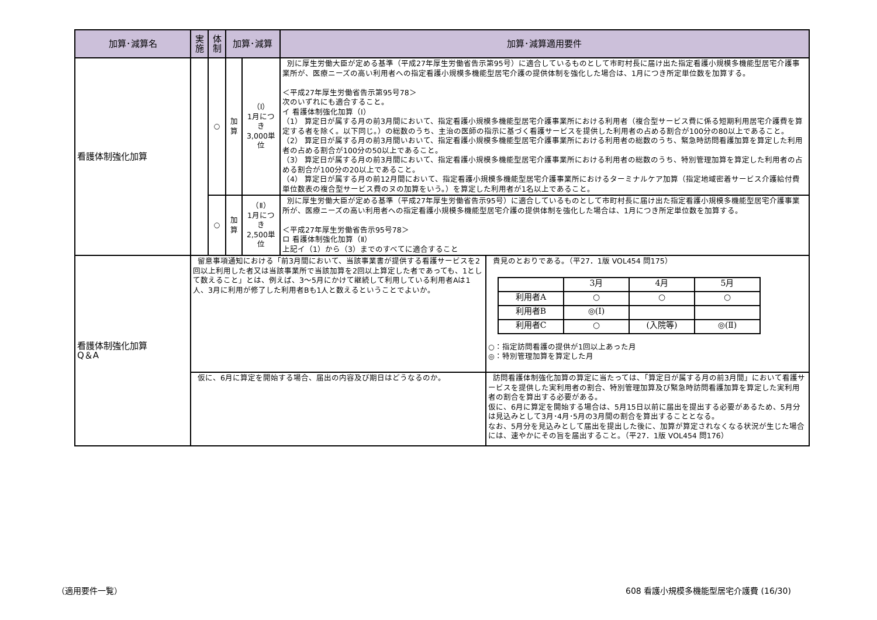| 加算･減算名 | 実施 | 体制 | 加算･減算 | | 加算･減算適用要件 | |
| --- | --- | --- | --- | --- | --- | --- |
| 看護体制強化加算 | | ○ | 加算 | （Ⅰ） 1月につき 3,000単位 | 別に厚生労働大臣が定める基準（平成27年厚生労働省告示第95号）に適合しているものとして市町村長に届け出た指定看護小規模多機能型居宅介護事業所が、医療ニーズの高い利用者への指定看護小規模多機能型居宅介護の提供体制を強化した場合は、1月につき所定単位数を加算する。 ＜平成27年厚生労働省告示第95号78＞ 次のいずれにも適合すること。 イ 看護体制強化加算（Ⅰ） （1） 算定日が属する月の前3月間において、指定看護小規模多機能型居宅介護事業所における利用者（複合型サービス費に係る短期利用居宅介護費を算定する者を除く。以下同じ。）の総数のうち、主治の医師の指示に基づく看護サービスを提供した利用者の占める割合が100分の80以上であること。 （2） 算定日が属する月の前3月間いおいて、指定看護小規模多機能型居宅介護事業所における利用者の総数のうち、緊急時訪問看護加算を算定した利用者の占める割合が100分の50以上であること。 （3） 算定日が属する月の前3月間において、指定看護小規模多機能型居宅介護事業所における利用者の総数のうち、特別管理加算を算定した利用者の占める割合が100分の20以上であること。 （4） 算定日が属する月の前12月間において、指定看護小規模多機能型居宅介護事業所におけるターミナルケア加算（指定地域密着サービス介護給付費単位数表の複合型サービス費のヌの加算をいう。）を算定した利用者が1名以上であること。 | |
| | | ○ | 加算 | （Ⅱ） 1月につき 2,500単位 | 別に厚生労働大臣が定める基準（平成27年厚生労働省告示95号）に適合しているものとして市町村長に届け出た指定看護小規模多機能型居宅介護事業所が、医療ニーズの高い利用者への指定看護小規模多機能型居宅介護の提供体制を強化した場合は、1月につき所定単位数を加算する。 ＜平成27年厚生労働省告示95号78＞ ロ 看護体制強化加算（Ⅱ） 上記イ（1）から（3）までのすべてに適合すること | |
| 看護体制強化加算 Q＆A | 留意事項通知における「前3月間において、当該事業書が提供する看護サービスを2回以上利用した者又は当該事業所で当該加算を2回以上算定した者であっても、1として数えること」とは、例えば、3～5月にかけて継続して利用している利用者Aは1人、3月に利用が修了した利用者Bも1人と数えるということでよいか。 | | | | | 貴見のとおりである。（平27．1版 VOL454 問175） / / 3月 / 4月 / 5月 / / 利用者A / ○ / ○ / ○ / / 利用者B / ◎(Ⅰ) / / / / 利用者C / ○ / (入院等) / ◎(Ⅱ) / ○：指定訪問看護の提供が1回以上あった月 ◎：特別管理加算を算定した月 |
| | 仮に、6月に算定を開始する場合、届出の内容及び期日はどうなるのか。 | | | | | 訪問看護体制強化加算の算定に当たっては、「算定日が属する月の前3月間」において看護サービスを提供した実利用者の割合、特別管理加算及び緊急時訪問看護加算を算定した実利用者の割合を算出する必要がある。 仮に、6月に算定を開始する場合は、5月15日以前に届出を提出する必要があるため、5月分は見込みとして3月･4月･5月の3月間の割合を算出することとなる。 なお、5月分を見込みとして届出を提出した後に、加算が算定されなくなる状況が生じた場合には、速やかにその旨を届出すること。（平27．1版 VOL454 問176） |
（適用要件一覧）
608 看護小規模多機能型居宅介護費 (16/30)